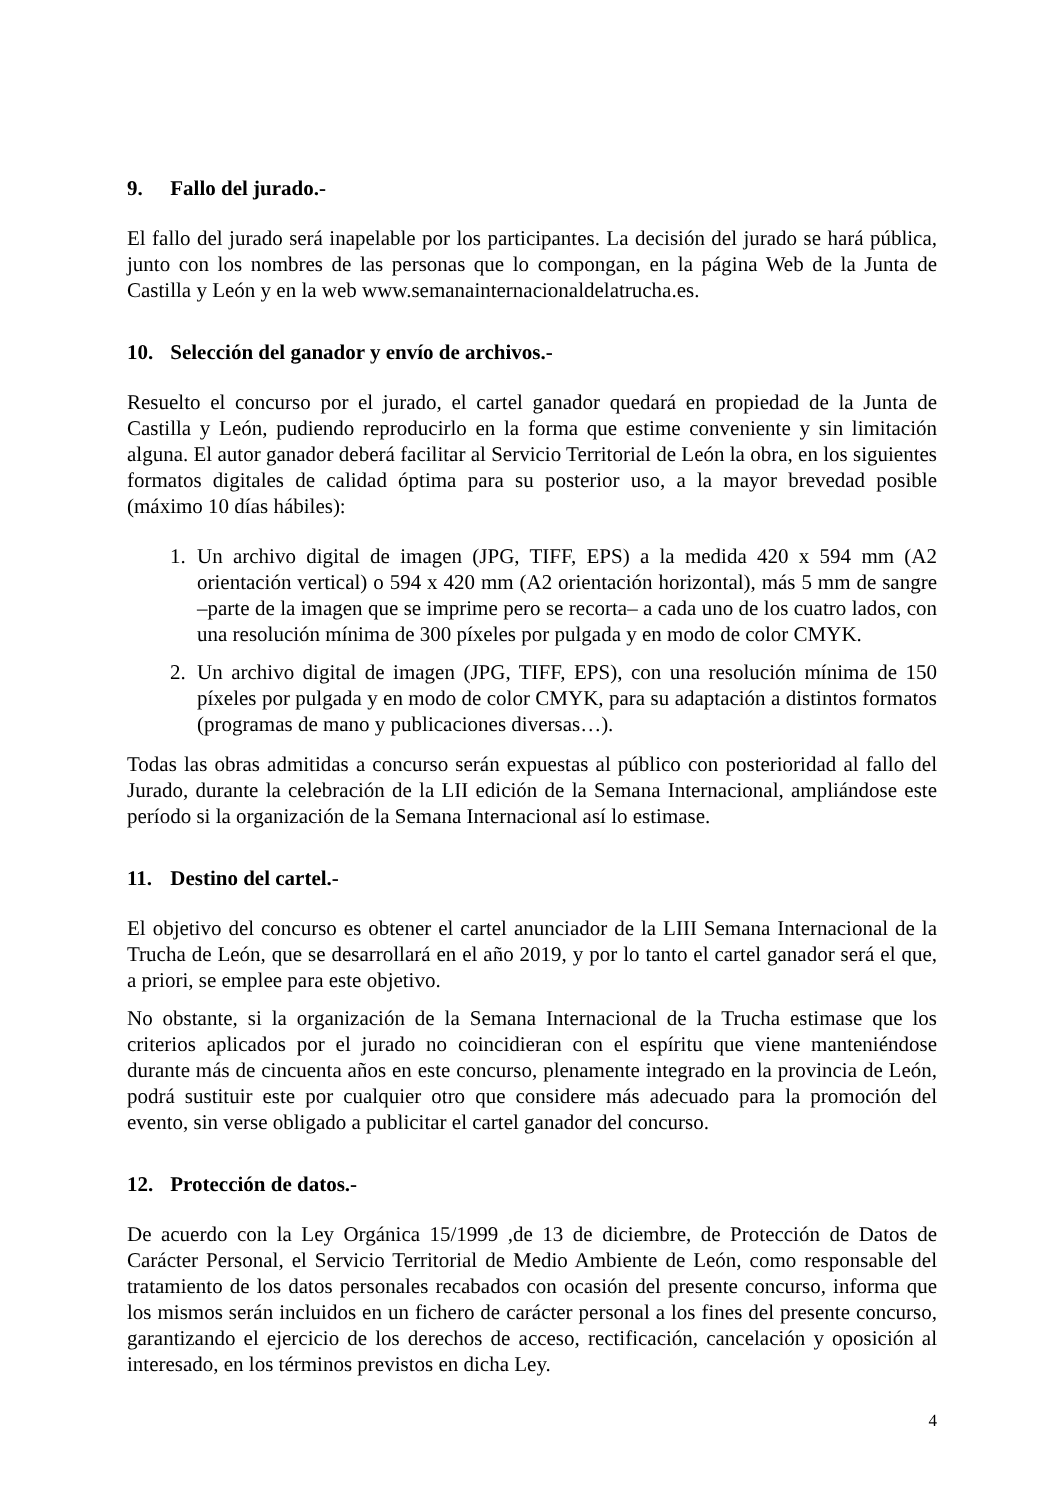9. Fallo del jurado.-
El fallo del jurado será inapelable por los participantes. La decisión del jurado se hará pública, junto con los nombres de las personas que lo compongan, en la página Web de la Junta de Castilla y León y en la web www.semanainternacionaldelatrucha.es.
10. Selección del ganador y envío de archivos.-
Resuelto el concurso por el jurado, el cartel ganador quedará en propiedad de la Junta de Castilla y León, pudiendo reproducirlo en la forma que estime conveniente y sin limitación alguna. El autor ganador deberá facilitar al Servicio Territorial de León la obra, en los siguientes formatos digitales de calidad óptima para su posterior uso, a la mayor brevedad posible (máximo 10 días hábiles):
1. Un archivo digital de imagen (JPG, TIFF, EPS) a la medida 420 x 594 mm (A2 orientación vertical) o 594 x 420 mm (A2 orientación horizontal), más 5 mm de sangre –parte de la imagen que se imprime pero se recorta– a cada uno de los cuatro lados, con una resolución mínima de 300 píxeles por pulgada y en modo de color CMYK.
2. Un archivo digital de imagen (JPG, TIFF, EPS), con una resolución mínima de 150 píxeles por pulgada y en modo de color CMYK, para su adaptación a distintos formatos (programas de mano y publicaciones diversas…).
Todas las obras admitidas a concurso serán expuestas al público con posterioridad al fallo del Jurado, durante la celebración de la LII edición de la Semana Internacional, ampliándose este período si la organización de la Semana Internacional así lo estimase.
11. Destino del cartel.-
El objetivo del concurso es obtener el cartel anunciador de la LIII Semana Internacional de la Trucha de León, que se desarrollará en el año 2019, y por lo tanto el cartel ganador será el que, a priori, se emplee para este objetivo.
No obstante, si la organización de la Semana Internacional de la Trucha estimase que los criterios aplicados por el jurado no coincidieran con el espíritu que viene manteniéndose durante más de cincuenta años en este concurso, plenamente integrado en la provincia de León, podrá sustituir este por cualquier otro que considere más adecuado para la promoción del evento, sin verse obligado a publicitar el cartel ganador del concurso.
12. Protección de datos.-
De acuerdo con la Ley Orgánica 15/1999 ,de 13 de diciembre, de Protección de Datos de Carácter Personal, el Servicio Territorial de Medio Ambiente de León, como responsable del tratamiento de los datos personales recabados con ocasión del presente concurso, informa que los mismos serán incluidos en un fichero de carácter personal a los fines del presente concurso, garantizando el ejercicio de los derechos de acceso, rectificación, cancelación y oposición al interesado, en los términos previstos en dicha Ley.
4